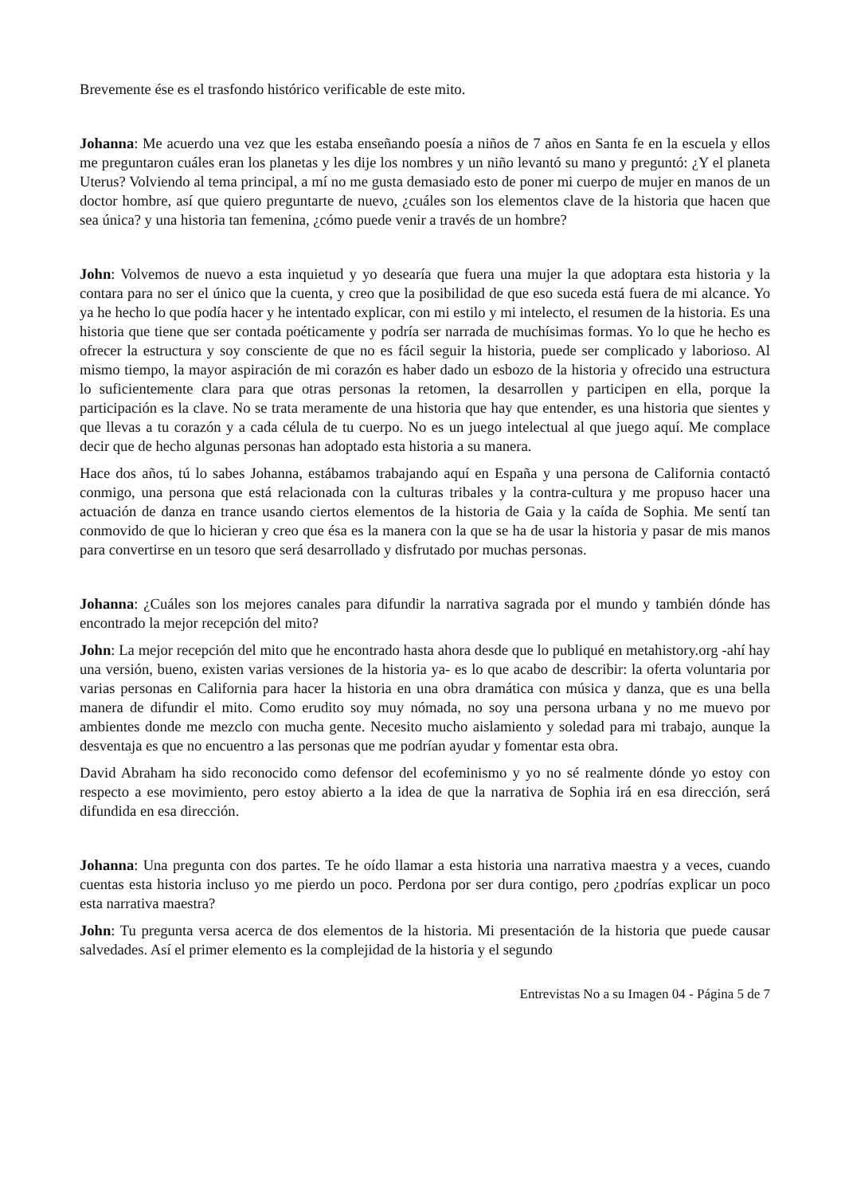Brevemente ése es el trasfondo histórico verificable de este mito.
Johanna: Me acuerdo una vez que les estaba enseñando poesía a niños de 7 años en Santa fe en la escuela y ellos me preguntaron cuáles eran los planetas y les dije los nombres y un niño levantó su mano y preguntó: ¿Y el planeta Uterus? Volviendo al tema principal, a mí no me gusta demasiado esto de poner mi cuerpo de mujer en manos de un doctor hombre, así que quiero preguntarte de nuevo, ¿cuáles son los elementos clave de la historia que hacen que sea única? y una historia tan femenina, ¿cómo puede venir a través de un hombre?
John: Volvemos de nuevo a esta inquietud y yo desearía que fuera una mujer la que adoptara esta historia y la contara para no ser el único que la cuenta, y creo que la posibilidad de que eso suceda está fuera de mi alcance. Yo ya he hecho lo que podía hacer y he intentado explicar, con mi estilo y mi intelecto, el resumen de la historia. Es una historia que tiene que ser contada poéticamente y podría ser narrada de muchísimas formas. Yo lo que he hecho es ofrecer la estructura y soy consciente de que no es fácil seguir la historia, puede ser complicado y laborioso. Al mismo tiempo, la mayor aspiración de mi corazón es haber dado un esbozo de la historia y ofrecido una estructura lo suficientemente clara para que otras personas la retomen, la desarrollen y participen en ella, porque la participación es la clave. No se trata meramente de una historia que hay que entender, es una historia que sientes y que llevas a tu corazón y a cada célula de tu cuerpo. No es un juego intelectual al que juego aquí. Me complace decir que de hecho algunas personas han adoptado esta historia a su manera.
Hace dos años, tú lo sabes Johanna, estábamos trabajando aquí en España y una persona de California contactó conmigo, una persona que está relacionada con la culturas tribales y la contra-cultura y me propuso hacer una actuación de danza en trance usando ciertos elementos de la historia de Gaia y la caída de Sophia. Me sentí tan conmovido de que lo hicieran y creo que ésa es la manera con la que se ha de usar la historia y pasar de mis manos para convertirse en un tesoro que será desarrollado y disfrutado por muchas personas.
Johanna: ¿Cuáles son los mejores canales para difundir la narrativa sagrada por el mundo y también dónde has encontrado la mejor recepción del mito?
John: La mejor recepción del mito que he encontrado hasta ahora desde que lo publiqué en metahistory.org -ahí hay una versión, bueno, existen varias versiones de la historia ya- es lo que acabo de describir: la oferta voluntaria por varias personas en California para hacer la historia en una obra dramática con música y danza, que es una bella manera de difundir el mito. Como erudito soy muy nómada, no soy una persona urbana y no me muevo por ambientes donde me mezclo con mucha gente. Necesito mucho aislamiento y soledad para mi trabajo, aunque la desventaja es que no encuentro a las personas que me podrían ayudar y fomentar esta obra.
David Abraham ha sido reconocido como defensor del ecofeminismo y yo no sé realmente dónde yo estoy con respecto a ese movimiento, pero estoy abierto a la idea de que la narrativa de Sophia irá en esa dirección, será difundida en esa dirección.
Johanna: Una pregunta con dos partes. Te he oído llamar a esta historia una narrativa maestra y a veces, cuando cuentas esta historia incluso yo me pierdo un poco. Perdona por ser dura contigo, pero ¿podrías explicar un poco esta narrativa maestra?
John: Tu pregunta versa acerca de dos elementos de la historia. Mi presentación de la historia que puede causar salvedades. Así el primer elemento es la complejidad de la historia y el segundo
Entrevistas No a su Imagen 04 - Página 5 de 7